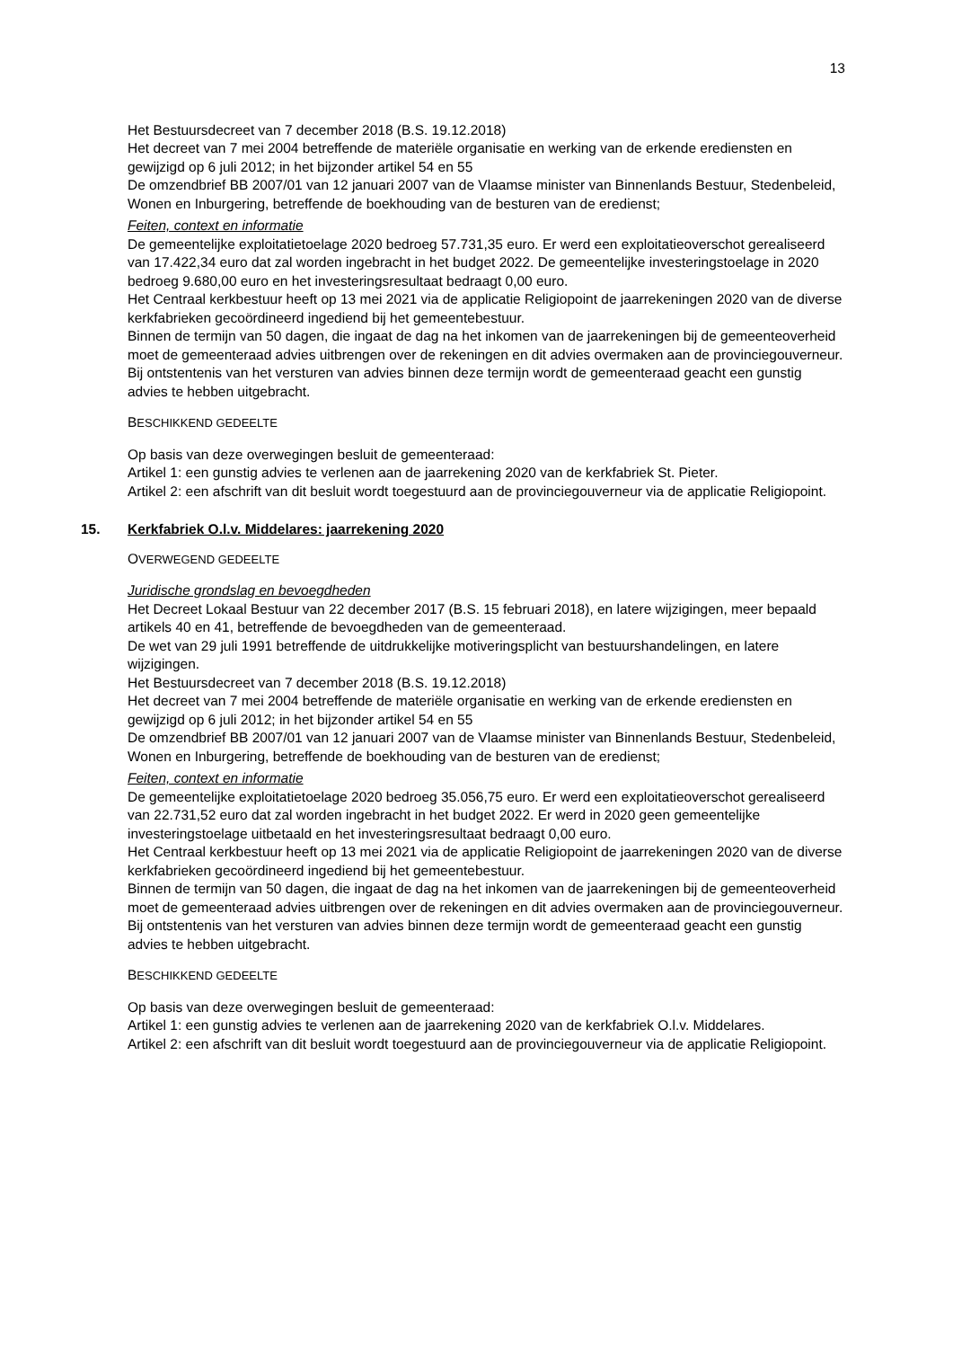13
Het Bestuursdecreet van 7 december 2018 (B.S. 19.12.2018)
Het decreet van 7 mei 2004 betreffende de materiële organisatie en werking van de erkende erediensten en gewijzigd op 6 juli 2012; in het bijzonder artikel 54 en 55
De omzendbrief BB 2007/01 van 12 januari 2007 van de Vlaamse minister van Binnenlands Bestuur, Stedenbeleid, Wonen en Inburgering, betreffende de boekhouding van de besturen van de eredienst;
Feiten, context en informatie
De gemeentelijke exploitatietoelage 2020 bedroeg 57.731,35 euro. Er werd een exploitatieoverschot gerealiseerd van 17.422,34 euro dat zal worden ingebracht in het budget 2022. De gemeentelijke investeringstoelage in 2020 bedroeg 9.680,00 euro en het investeringsresultaat bedraagt 0,00 euro.
Het Centraal kerkbestuur heeft op 13 mei 2021 via de applicatie Religiopoint de jaarrekeningen 2020 van de diverse kerkfabrieken gecoördineerd ingediend bij het gemeentebestuur.
Binnen de termijn van 50 dagen, die ingaat de dag na het inkomen van de jaarrekeningen bij de gemeenteoverheid moet de gemeenteraad advies uitbrengen over de rekeningen en dit advies overmaken aan de provinciegouverneur.
Bij ontstentenis van het versturen van advies binnen deze termijn wordt de gemeenteraad geacht een gunstig advies te hebben uitgebracht.
BESCHIKKEND GEDEELTE
Op basis van deze overwegingen besluit de gemeenteraad:
Artikel 1: een gunstig advies te verlenen aan de jaarrekening 2020 van de kerkfabriek St. Pieter.
Artikel 2: een afschrift van dit besluit wordt toegestuurd aan de provinciegouverneur via de applicatie Religiopoint.
15. Kerkfabriek O.l.v. Middelares: jaarrekening 2020
OVERWEGEND GEDEELTE
Juridische grondslag en bevoegdheden
Het Decreet Lokaal Bestuur van 22 december 2017 (B.S. 15 februari 2018), en latere wijzigingen, meer bepaald artikels 40 en 41, betreffende de bevoegdheden van de gemeenteraad.
De wet van 29 juli 1991 betreffende de uitdrukkelijke motiveringsplicht van bestuurshandelingen, en latere wijzigingen.
Het Bestuursdecreet van 7 december 2018 (B.S. 19.12.2018)
Het decreet van 7 mei 2004 betreffende de materiële organisatie en werking van de erkende erediensten en gewijzigd op 6 juli 2012; in het bijzonder artikel 54 en 55
De omzendbrief BB 2007/01 van 12 januari 2007 van de Vlaamse minister van Binnenlands Bestuur, Stedenbeleid, Wonen en Inburgering, betreffende de boekhouding van de besturen van de eredienst;
Feiten, context en informatie
De gemeentelijke exploitatietoelage 2020 bedroeg 35.056,75 euro. Er werd een exploitatieoverschot gerealiseerd van 22.731,52 euro dat zal worden ingebracht in het budget 2022. Er werd in 2020 geen gemeentelijke investeringstoelage uitbetaald en het investeringsresultaat bedraagt 0,00 euro.
Het Centraal kerkbestuur heeft op 13 mei 2021 via de applicatie Religiopoint de jaarrekeningen 2020 van de diverse kerkfabrieken gecoördineerd ingediend bij het gemeentebestuur.
Binnen de termijn van 50 dagen, die ingaat de dag na het inkomen van de jaarrekeningen bij de gemeenteoverheid moet de gemeenteraad advies uitbrengen over de rekeningen en dit advies overmaken aan de provinciegouverneur.
Bij ontstentenis van het versturen van advies binnen deze termijn wordt de gemeenteraad geacht een gunstig advies te hebben uitgebracht.
BESCHIKKEND GEDEELTE
Op basis van deze overwegingen besluit de gemeenteraad:
Artikel 1: een gunstig advies te verlenen aan de jaarrekening 2020 van de kerkfabriek O.l.v. Middelares.
Artikel 2: een afschrift van dit besluit wordt toegestuurd aan de provinciegouverneur via de applicatie Religiopoint.